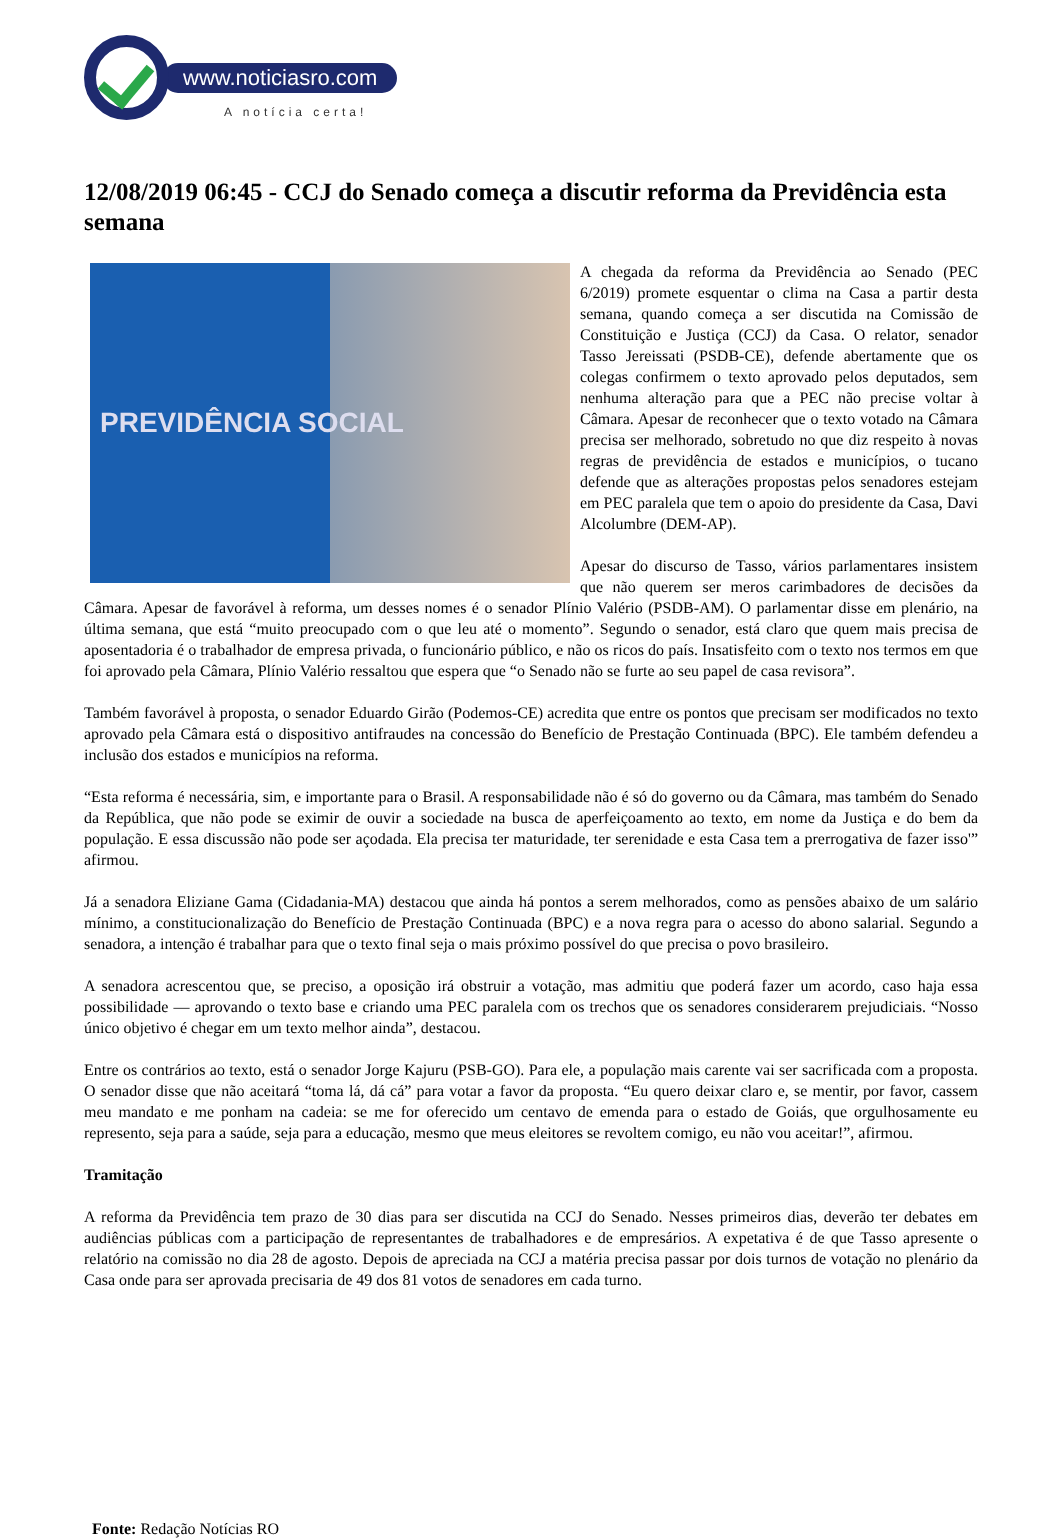www.noticiasro.com
A notícia certa!
12/08/2019 06:45 - CCJ do Senado começa a discutir reforma da Previdência esta semana
PREVIDÊNCIA SOCIAL
A chegada da reforma da Previdência ao Senado (PEC 6/2019) promete esquentar o clima na Casa a partir desta semana, quando começa a ser discutida na Comissão de Constituição e Justiça (CCJ) da Casa. O relator, senador Tasso Jereissati (PSDB-CE), defende abertamente que os colegas confirmem o texto aprovado pelos deputados, sem nenhuma alteração para que a PEC não precise voltar à Câmara. Apesar de reconhecer que o texto votado na Câmara precisa ser melhorado, sobretudo no que diz respeito à novas regras de previdência de estados e municípios, o tucano defende que as alterações propostas pelos senadores estejam em PEC paralela que tem o apoio do presidente da Casa, Davi Alcolumbre (DEM-AP).
Apesar do discurso de Tasso, vários parlamentares insistem que não querem ser meros carimbadores de decisões da Câmara. Apesar de favorável à reforma, um desses nomes é o senador Plínio Valério (PSDB-AM). O parlamentar disse em plenário, na última semana, que está “muito preocupado com o que leu até o momento”. Segundo o senador, está claro que quem mais precisa de aposentadoria é o trabalhador de empresa privada, o funcionário público, e não os ricos do país. Insatisfeito com o texto nos termos em que foi aprovado pela Câmara, Plínio Valério ressaltou que espera que “o Senado não se furte ao seu papel de casa revisora”.
Também favorável à proposta, o senador Eduardo Girão (Podemos-CE) acredita que entre os pontos que precisam ser modificados no texto aprovado pela Câmara está o dispositivo antifraudes na concessão do Benefício de Prestação Continuada (BPC). Ele também defendeu a inclusão dos estados e municípios na reforma.
“Esta reforma é necessária, sim, e importante para o Brasil. A responsabilidade não é só do governo ou da Câmara, mas também do Senado da República, que não pode se eximir de ouvir a sociedade na busca de aperfeiçoamento ao texto, em nome da Justiça e do bem da população. E essa discussão não pode ser açodada. Ela precisa ter maturidade, ter serenidade e esta Casa tem a prerrogativa de fazer isso'” afirmou.
Já a senadora Eliziane Gama (Cidadania-MA) destacou que ainda há pontos a serem melhorados, como as pensões abaixo de um salário mínimo, a constitucionalização do Benefício de Prestação Continuada (BPC) e a nova regra para o acesso do abono salarial. Segundo a senadora, a intenção é trabalhar para que o texto final seja o mais próximo possível do que precisa o povo brasileiro.
A senadora acrescentou que, se preciso, a oposição irá obstruir a votação, mas admitiu que poderá fazer um acordo, caso haja essa possibilidade — aprovando o texto base e criando uma PEC paralela com os trechos que os senadores considerarem prejudiciais. “Nosso único objetivo é chegar em um texto melhor ainda”, destacou.
Entre os contrários ao texto, está o senador Jorge Kajuru (PSB-GO). Para ele, a população mais carente vai ser sacrificada com a proposta. O senador disse que não aceitará “toma lá, dá cá” para votar a favor da proposta. “Eu quero deixar claro e, se mentir, por favor, cassem meu mandato e me ponham na cadeia: se me for oferecido um centavo de emenda para o estado de Goiás, que orgulhosamente eu represento, seja para a saúde, seja para a educação, mesmo que meus eleitores se revoltem comigo, eu não vou aceitar!”, afirmou.
Tramitação
A reforma da Previdência tem prazo de 30 dias para ser discutida na CCJ do Senado. Nesses primeiros dias, deverão ter debates em audiências públicas com a participação de representantes de trabalhadores e de empresários. A expetativa é de que Tasso apresente o relatório na comissão no dia 28 de agosto. Depois de apreciada na CCJ a matéria precisa passar por dois turnos de votação no plenário da Casa onde para ser aprovada precisaria de 49 dos 81 votos de senadores em cada turno.
Fonte: Redação Notícias RO